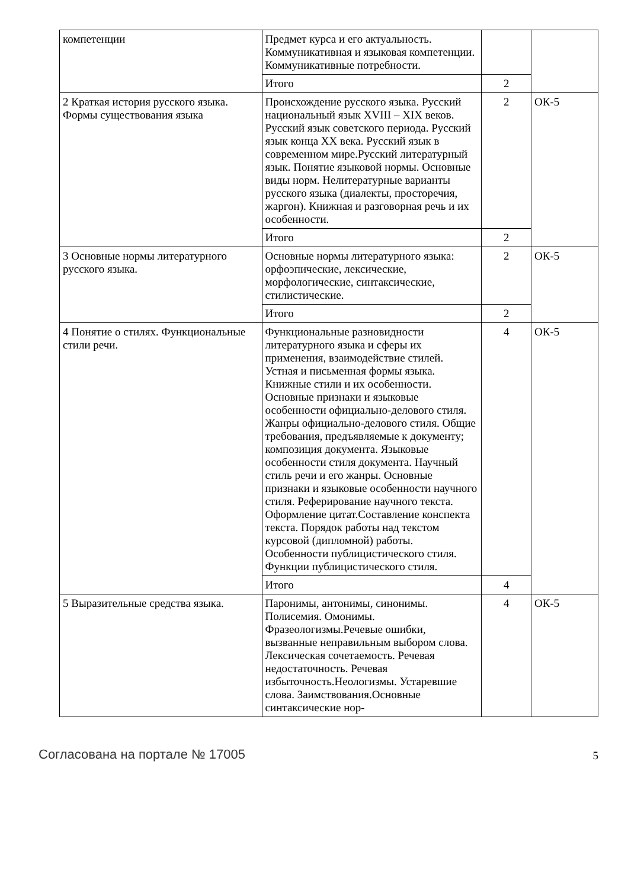| компетенции | Предмет курса и его актуальность. Коммуникативная и языковая компетенции. Коммуникативные потребности. | | |
| | Итого | 2 | |
| 2 Краткая история русского языка. Формы существования языка | Происхождение русского языка. Русский национальный язык XVIII – XIX веков. Русский язык советского периода. Русский язык конца XX века. Русский язык в современном мире.Русский литературный язык. Понятие языковой нормы. Основные виды норм. Нелитературные варианты русского языка (диалекты, просторечия, жаргон). Книжная и разговорная речь и их особенности. | 2 | ОК-5 |
| | Итого | 2 | |
| 3 Основные нормы литературного русского языка. | Основные нормы литературного языка: орфоэпические, лексические, морфологические, синтаксические, стилистические. | 2 | ОК-5 |
| | Итого | 2 | |
| 4 Понятие о стилях. Функциональные стили речи. | Функциональные разновидности литературного языка и сферы их применения, взаимодействие стилей. Устная и письменная формы языка. Книжные стили и их особенности. Основные признаки и языковые особенности официально-делового стиля. Жанры официально-делового стиля. Общие требования, предъявляемые к документу; композиция документа. Языковые особенности стиля документа. Научный стиль речи и его жанры. Основные признаки и языковые особенности научного стиля. Реферирование научного текста. Оформление цитат.Составление конспекта текста. Порядок работы над текстом курсовой (дипломной) работы. Особенности публицистического стиля. Функции публицистического стиля. | 4 | ОК-5 |
| | Итого | 4 | |
| 5 Выразительные средства языка. | Паронимы, антонимы, синонимы. Полисемия. Омонимы. Фразеологизмы.Речевые ошибки, вызванные неправильным выбором слова. Лексическая сочетаемость. Речевая недостаточность. Речевая избыточность.Неологизмы. Устаревшие слова. Заимствования.Основные синтаксические нор- | 4 | ОК-5 |
Согласована на портале № 17005 5